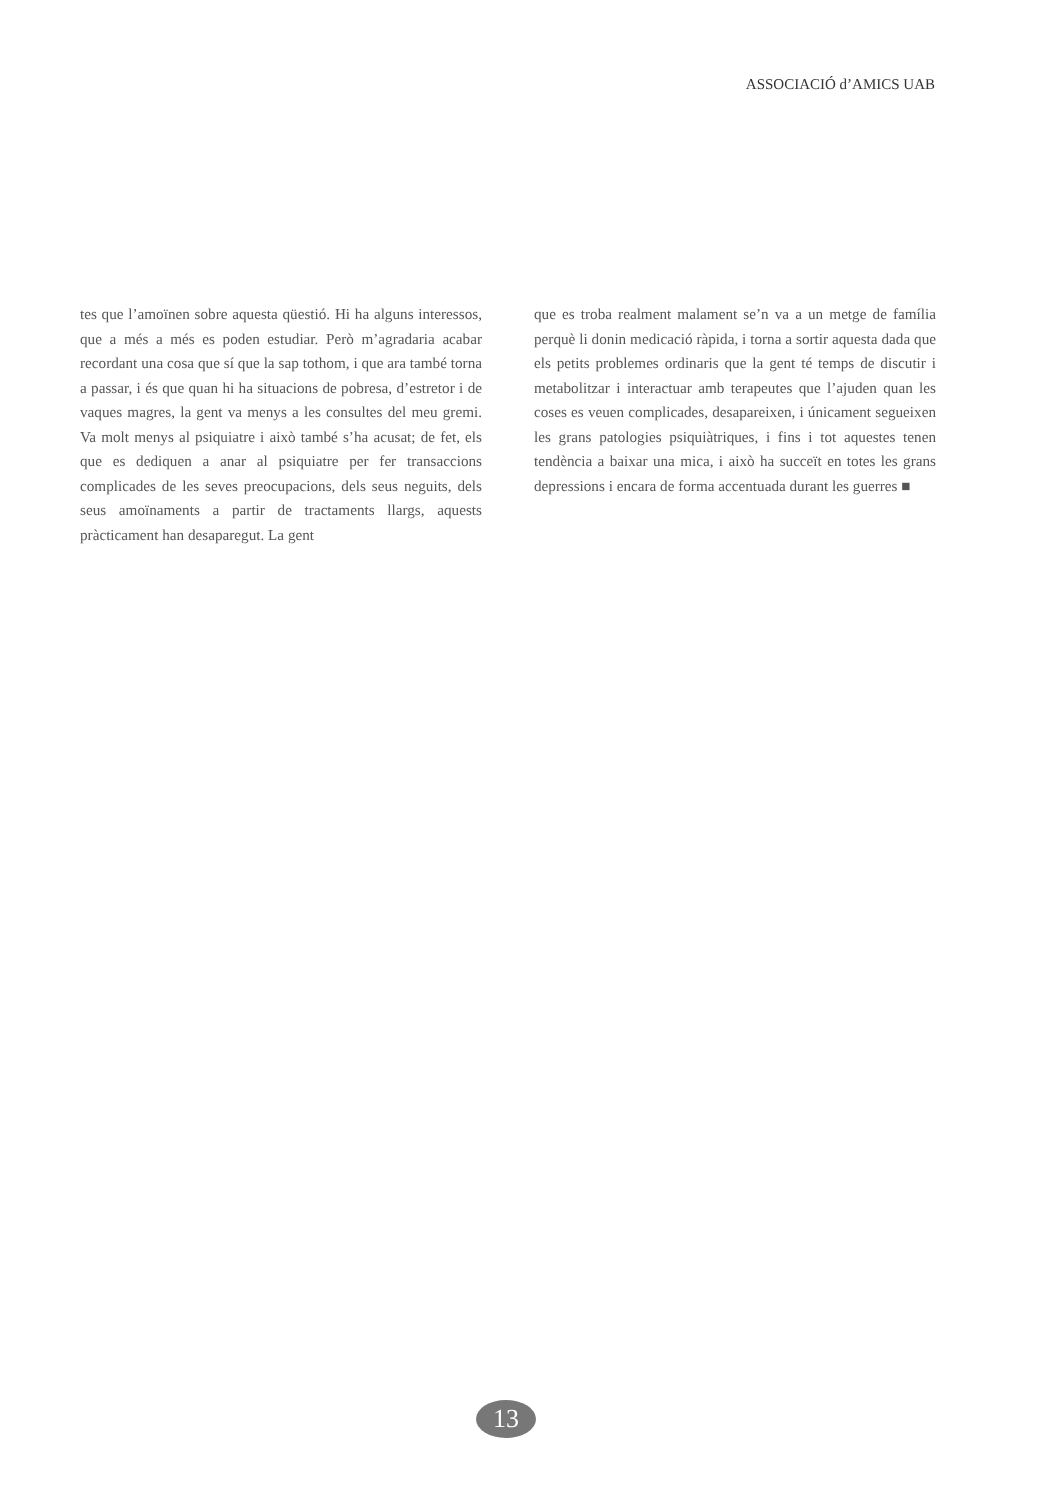ASSOCIACIÓ d’AMICS UAB
tes que l’amoïnen sobre aquesta qüestió. Hi ha alguns interessos, que a més a més es poden estudiar. Però m’agradaria acabar recordant una cosa que sí que la sap tothom, i que ara també torna a passar, i és que quan hi ha situacions de pobresa, d’estretor i de vaques magres, la gent va menys a les consultes del meu gremi. Va molt menys al psiquiatre i això també s’ha acusat; de fet, els que es dediquen a anar al psiquiatre per fer transaccions complicades de les seves preocupacions, dels seus neguits, dels seus amoïnaments a partir de tractaments llargs, aquests pràcticament han desaparegut. La gent
que es troba realment malament se’n va a un metge de família perquè li donin medicació ràpida, i torna a sortir aquesta dada que els petits problemes ordinaris que la gent té temps de discutir i metabolitzar i interactuar amb terapeutes que l’ajuden quan les coses es veuen complicades, desapareixen, i únicament segueixen les grans patologies psiquiàtriques, i fins i tot aquestes tenen tendència a baixar una mica, i això ha succeït en totes les grans depressions i encara de forma accentuada durant les guerres ■
13